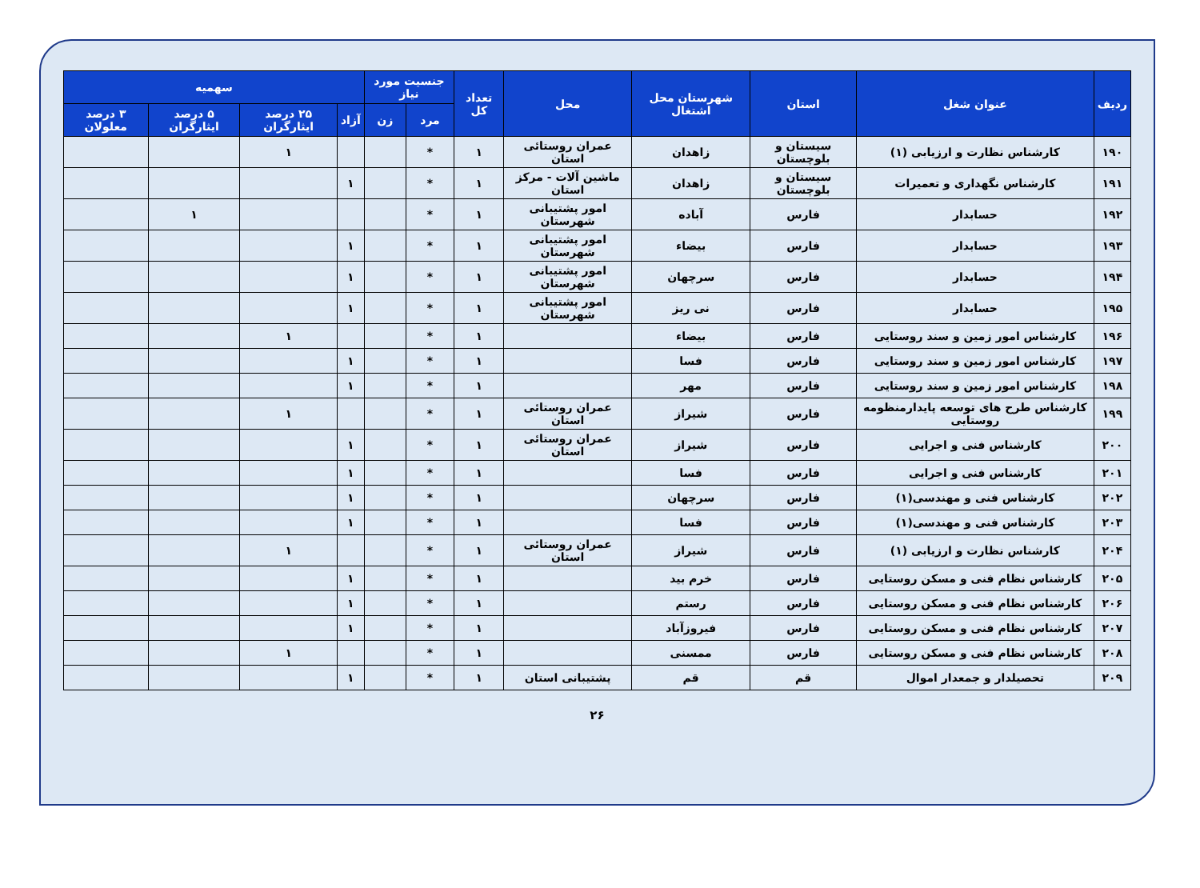| ردیف | عنوان شغل | استان | شهرستان محل اشتغال | محل | تعداد کل | جنسیت مورد نیاز | | سهمیه | | | |
| --- | --- | --- | --- | --- | --- | --- | --- | --- | --- | --- | --- |
| | | | | | | مرد | زن | آزاد | ۲۵ درصد ایثارگران | ۵ درصد ایثارگران | ۳ درصد معلولان |
| ۱۹۰ | کارشناس نظارت و ارزیابی (۱) | سیستان و بلوچستان | زاهدان | عمران روستائی استان | ۱ | * | | | ۱ | | |
| ۱۹۱ | کارشناس نگهداری و تعمیرات | سیستان و بلوچستان | زاهدان | ماشین آلات - مرکز استان | ۱ | * | | ۱ | | | |
| ۱۹۲ | حسابدار | فارس | آباده | امور پشتیبانی شهرستان | ۱ | * | | | | ۱ | |
| ۱۹۳ | حسابدار | فارس | بیضاء | امور پشتیبانی شهرستان | ۱ | * | | ۱ | | | |
| ۱۹۴ | حسابدار | فارس | سرچهان | امور پشتیبانی شهرستان | ۱ | * | | ۱ | | | |
| ۱۹۵ | حسابدار | فارس | نی ریز | امور پشتیبانی شهرستان | ۱ | * | | ۱ | | | |
| ۱۹۶ | کارشناس امور زمین و سند روستایی | فارس | بیضاء | | ۱ | * | | | ۱ | | |
| ۱۹۷ | کارشناس امور زمین و سند روستایی | فارس | فسا | | ۱ | * | | ۱ | | | |
| ۱۹۸ | کارشناس امور زمین و سند روستایی | فارس | مهر | | ۱ | * | | ۱ | | | |
| ۱۹۹ | کارشناس طرح های توسعه پایدارمنظومه روستایی | فارس | شیراز | عمران روستائی استان | ۱ | * | | | ۱ | | |
| ۲۰۰ | کارشناس فنی و اجرایی | فارس | شیراز | عمران روستائی استان | ۱ | * | | ۱ | | | |
| ۲۰۱ | کارشناس فنی و اجرایی | فارس | فسا | | ۱ | * | | ۱ | | | |
| ۲۰۲ | کارشناس فنی و مهندسی(۱) | فارس | سرچهان | | ۱ | * | | ۱ | | | |
| ۲۰۳ | کارشناس فنی و مهندسی(۱) | فارس | فسا | | ۱ | * | | ۱ | | | |
| ۲۰۴ | کارشناس نظارت و ارزیابی (۱) | فارس | شیراز | عمران روستائی استان | ۱ | * | | | ۱ | | |
| ۲۰۵ | کارشناس نظام فنی و مسکن روستایی | فارس | خرم بید | | ۱ | * | | ۱ | | | |
| ۲۰۶ | کارشناس نظام فنی و مسکن روستایی | فارس | رستم | | ۱ | * | | ۱ | | | |
| ۲۰۷ | کارشناس نظام فنی و مسکن روستایی | فارس | فیروزآباد | | ۱ | * | | ۱ | | | |
| ۲۰۸ | کارشناس نظام فنی و مسکن روستایی | فارس | ممسنی | | ۱ | * | | | ۱ | | |
| ۲۰۹ | تحصیلدار و جمعدار اموال | قم | قم | پشتیبانی استان | ۱ | * | | ۱ | | | |
۲۶